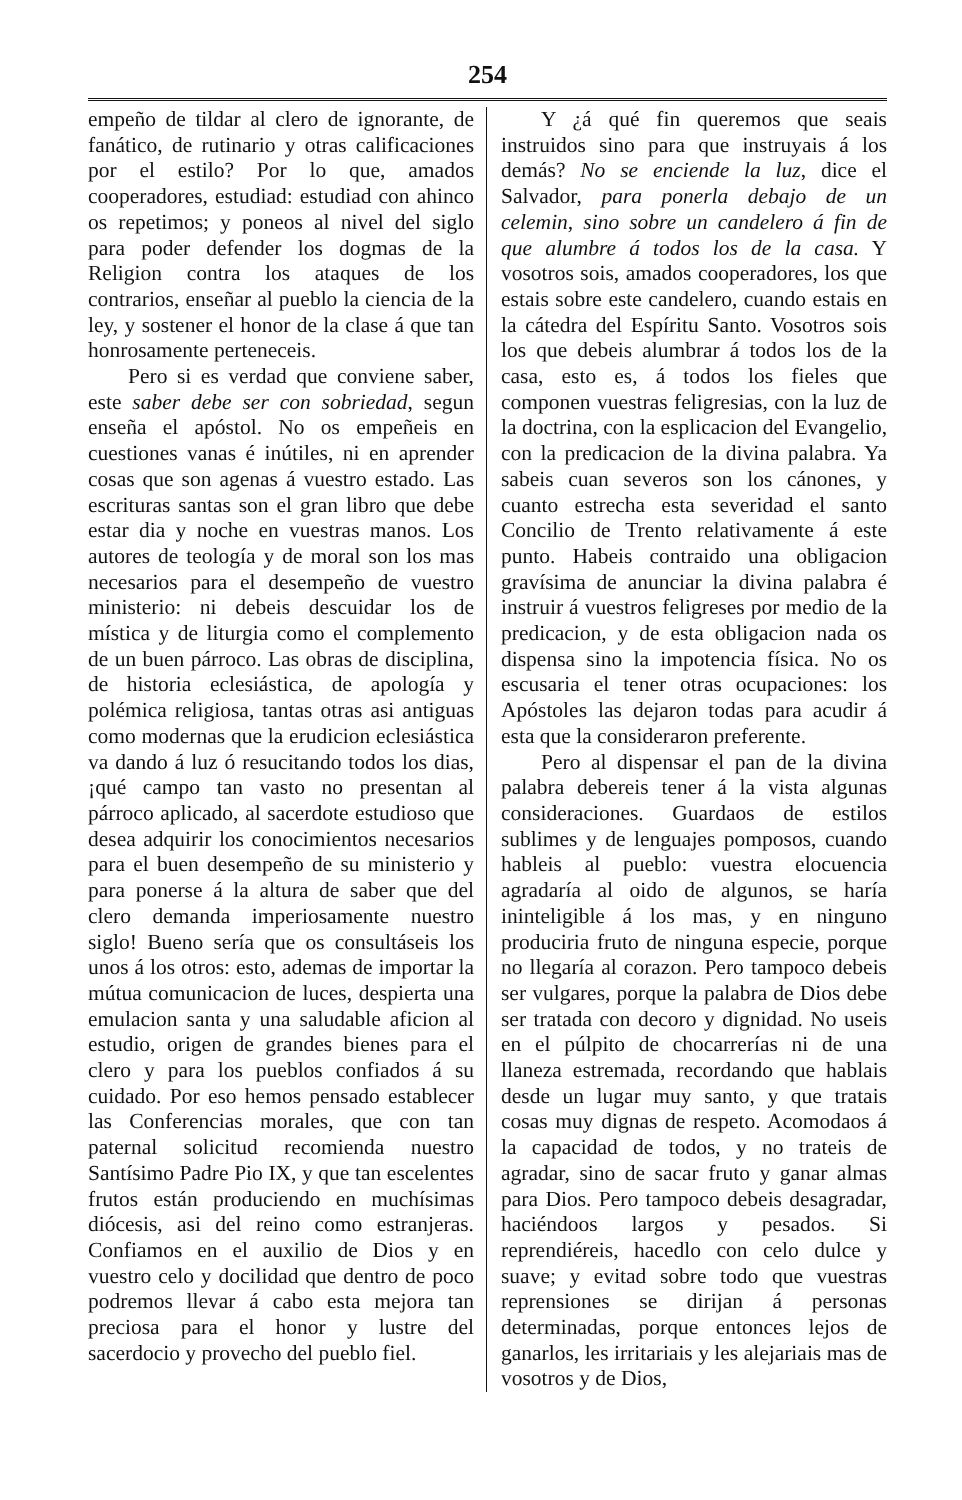254
empeño de tildar al clero de ignorante, de fanático, de rutinario y otras calificaciones por el estilo? Por lo que, amados cooperadores, estudiad: estudiad con ahinco os repetimos; y poneos al nivel del siglo para poder defender los dogmas de la Religion contra los ataques de los contrarios, enseñar al pueblo la ciencia de la ley, y sostener el honor de la clase á que tan honrosamente perteneceis.
Pero si es verdad que conviene saber, este saber debe ser con sobriedad, segun enseña el apóstol. No os empeñeis en cuestiones vanas é inútiles, ni en aprender cosas que son agenas á vuestro estado. Las escrituras santas son el gran libro que debe estar dia y noche en vuestras manos. Los autores de teología y de moral son los mas necesarios para el desempeño de vuestro ministerio: ni debeis descuidar los de mística y de liturgia como el complemento de un buen párroco. Las obras de disciplina, de historia eclesiástica, de apología y polémica religiosa, tantas otras asi antiguas como modernas que la erudicion eclesiástica va dando á luz ó resucitando todos los dias, ¡qué campo tan vasto no presentan al párroco aplicado, al sacerdote estudioso que desea adquirir los conocimientos necesarios para el buen desempeño de su ministerio y para ponerse á la altura de saber que del clero demanda imperiosamente nuestro siglo! Bueno sería que os consultáseis los unos á los otros: esto, ademas de importar la mútua comunicacion de luces, despierta una emulacion santa y una saludable aficion al estudio, origen de grandes bienes para el clero y para los pueblos confiados á su cuidado. Por eso hemos pensado establecer las Conferencias morales, que con tan paternal solicitud recomienda nuestro Santísimo Padre Pio IX, y que tan escelentes frutos están produciendo en muchísimas diócesis, asi del reino como estranjeras. Confiamos en el auxilio de Dios y en vuestro celo y docilidad que dentro de poco podremos llevar á cabo esta mejora tan preciosa para el honor y lustre del sacerdocio y provecho del pueblo fiel.
Y ¿á qué fin queremos que seais instruidos sino para que instruyais á los demás? No se enciende la luz, dice el Salvador, para ponerla debajo de un celemin, sino sobre un candelero á fin de que alumbre á todos los de la casa. Y vosotros sois, amados cooperadores, los que estais sobre este candelero, cuando estais en la cátedra del Espíritu Santo. Vosotros sois los que debeis alumbrar á todos los de la casa, esto es, á todos los fieles que componen vuestras feligresias, con la luz de la doctrina, con la esplicacion del Evangelio, con la predicacion de la divina palabra. Ya sabeis cuan severos son los cánones, y cuanto estrecha esta severidad el santo Concilio de Trento relativamente á este punto. Habeis contraido una obligacion gravísima de anunciar la divina palabra é instruir á vuestros feligreses por medio de la predicacion, y de esta obligacion nada os dispensa sino la impotencia física. No os escusaria el tener otras ocupaciones: los Apóstoles las dejaron todas para acudir á esta que la consideraron preferente.
Pero al dispensar el pan de la divina palabra debereis tener á la vista algunas consideraciones. Guardaos de estilos sublimes y de lenguajes pomposos, cuando hableis al pueblo: vuestra elocuencia agradaría al oido de algunos, se haría ininteligible á los mas, y en ninguno produciria fruto de ninguna especie, porque no llegaría al corazon. Pero tampoco debeis ser vulgares, porque la palabra de Dios debe ser tratada con decoro y dignidad. No useis en el púlpito de chocarrerías ni de una llaneza estremada, recordando que hablais desde un lugar muy santo, y que tratais cosas muy dignas de respeto. Acomodaos á la capacidad de todos, y no trateis de agradar, sino de sacar fruto y ganar almas para Dios. Pero tampoco debeis desagradar, haciéndoos largos y pesados. Si reprendiéreis, hacedlo con celo dulce y suave; y evitad sobre todo que vuestras reprensiones se dirijan á personas determinadas, porque entonces lejos de ganarlos, les irritariais y les alejariais mas de vosotros y de Dios,